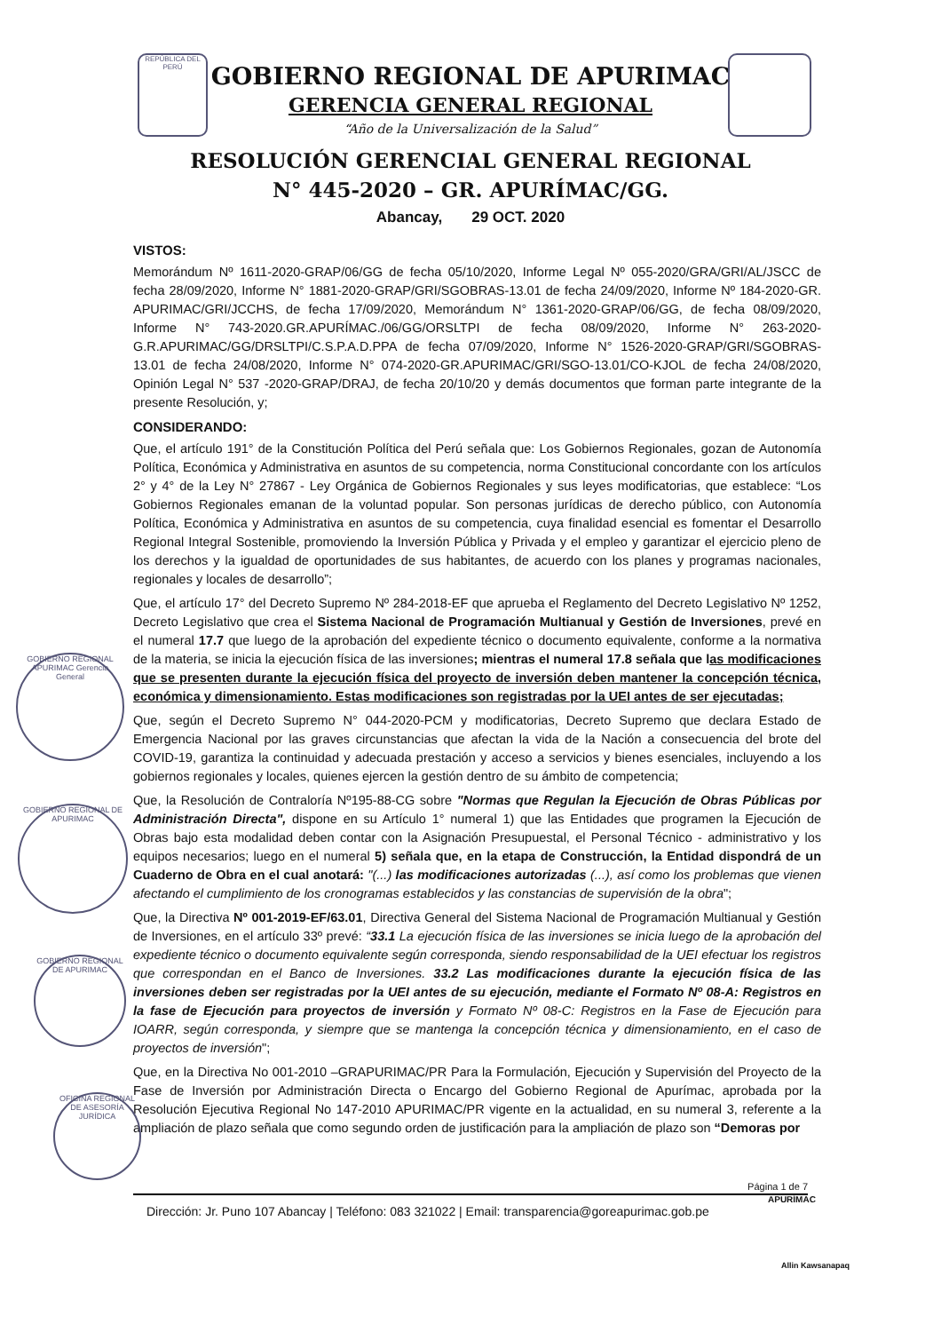REPÚBLICA DEL PERÚ
GOBIERNO REGIONAL APURIMAC Gerencia General
GOBIERNO REGIONAL DE APURIMAC
GOBIERNO REGIONAL DE APURIMAC
OFICINA REGIONAL DE ASESORÍA JURÍDICA
GOBIERNO REGIONAL DE APURIMAC
GERENCIA GENERAL REGIONAL
“Año de la Universalización de la Salud”
RESOLUCIÓN GERENCIAL GENERAL REGIONAL
N° 445-2020 – GR. APURÍMAC/GG.
Abancay, 29 OCT. 2020
VISTOS:
Memorándum Nº 1611-2020-GRAP/06/GG de fecha 05/10/2020, Informe Legal Nº 055-2020/GRA/GRI/AL/JSCC de fecha 28/09/2020, Informe N° 1881-2020-GRAP/GRI/SGOBRAS-13.01 de fecha 24/09/2020, Informe Nº 184-2020-GR. APURIMAC/GRI/JCCHS, de fecha 17/09/2020, Memorándum N° 1361-2020-GRAP/06/GG, de fecha 08/09/2020, Informe N° 743-2020.GR.APURÍMAC./06/GG/ORSLTPI de fecha 08/09/2020, Informe N° 263-2020-G.R.APURIMAC/GG/DRSLTPI/C.S.P.A.D.PPA de fecha 07/09/2020, Informe N° 1526-2020-GRAP/GRI/SGOBRAS-13.01 de fecha 24/08/2020, Informe N° 074-2020-GR.APURIMAC/GRI/SGO-13.01/CO-KJOL de fecha 24/08/2020, Opinión Legal N° 537 -2020-GRAP/DRAJ, de fecha 20/10/20 y demás documentos que forman parte integrante de la presente Resolución, y;
CONSIDERANDO:
Que, el artículo 191° de la Constitución Política del Perú señala que: Los Gobiernos Regionales, gozan de Autonomía Política, Económica y Administrativa en asuntos de su competencia, norma Constitucional concordante con los artículos 2° y 4° de la Ley N° 27867 - Ley Orgánica de Gobiernos Regionales y sus leyes modificatorias, que establece: “Los Gobiernos Regionales emanan de la voluntad popular. Son personas jurídicas de derecho público, con Autonomía Política, Económica y Administrativa en asuntos de su competencia, cuya finalidad esencial es fomentar el Desarrollo Regional Integral Sostenible, promoviendo la Inversión Pública y Privada y el empleo y garantizar el ejercicio pleno de los derechos y la igualdad de oportunidades de sus habitantes, de acuerdo con los planes y programas nacionales, regionales y locales de desarrollo”;
Que, el artículo 17° del Decreto Supremo Nº 284-2018-EF que aprueba el Reglamento del Decreto Legislativo Nº 1252, Decreto Legislativo que crea el Sistema Nacional de Programación Multianual y Gestión de Inversiones, prevé en el numeral 17.7 que luego de la aprobación del expediente técnico o documento equivalente, conforme a la normativa de la materia, se inicia la ejecución física de las inversiones; mientras el numeral 17.8 señala que las modificaciones que se presenten durante la ejecución física del proyecto de inversión deben mantener la concepción técnica, económica y dimensionamiento. Estas modificaciones son registradas por la UEI antes de ser ejecutadas;
Que, según el Decreto Supremo N° 044-2020-PCM y modificatorias, Decreto Supremo que declara Estado de Emergencia Nacional por las graves circunstancias que afectan la vida de la Nación a consecuencia del brote del COVID-19, garantiza la continuidad y adecuada prestación y acceso a servicios y bienes esenciales, incluyendo a los gobiernos regionales y locales, quienes ejercen la gestión dentro de su ámbito de competencia;
Que, la Resolución de Contraloría Nº195-88-CG sobre "Normas que Regulan la Ejecución de Obras Públicas por Administración Directa", dispone en su Artículo 1° numeral 1) que las Entidades que programen la Ejecución de Obras bajo esta modalidad deben contar con la Asignación Presupuestal, el Personal Técnico - administrativo y los equipos necesarios; luego en el numeral 5) señala que, en la etapa de Construcción, la Entidad dispondrá de un Cuaderno de Obra en el cual anotará: "(...) las modificaciones autorizadas (...), así como los problemas que vienen afectando el cumplimiento de los cronogramas establecidos y las constancias de supervisión de la obra";
Que, la Directiva Nº 001-2019-EF/63.01, Directiva General del Sistema Nacional de Programación Multianual y Gestión de Inversiones, en el artículo 33º prevé: “33.1 La ejecución física de las inversiones se inicia luego de la aprobación del expediente técnico o documento equivalente según corresponda, siendo responsabilidad de la UEI efectuar los registros que correspondan en el Banco de Inversiones. 33.2 Las modificaciones durante la ejecución física de las inversiones deben ser registradas por la UEI antes de su ejecución, mediante el Formato Nº 08-A: Registros en la fase de Ejecución para proyectos de inversión y Formato Nº 08-C: Registros en la Fase de Ejecución para IOARR, según corresponda, y siempre que se mantenga la concepción técnica y dimensionamiento, en el caso de proyectos de inversión";
Que, en la Directiva No 001-2010 –GRAPURIMAC/PR Para la Formulación, Ejecución y Supervisión del Proyecto de la Fase de Inversión por Administración Directa o Encargo del Gobierno Regional de Apurímac, aprobada por la Resolución Ejecutiva Regional No 147-2010 APURIMAC/PR vigente en la actualidad, en su numeral 3, referente a la ampliación de plazo señala que como segundo orden de justificación para la ampliación de plazo son “Demoras por
Página 1 de 7
Dirección: Jr. Puno 107 Abancay | Teléfono: 083 321022 | Email: transparencia@goreapurimac.gob.pe
APURÍMAC
Allin Kawsanapaq